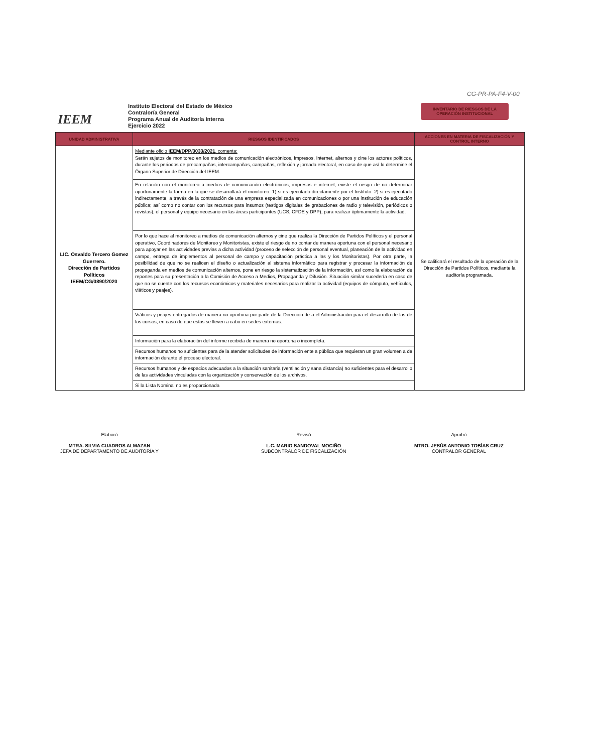CG-PR-PA-F4-V-00
IEEM
Instituto Electoral del Estado de México
Contraloría General
Programa Anual de Auditoría Interna
Ejercicio 2022
INVENTARIO DE RIESGOS DE LA
OPERACIÓN INSTITUCIONAL
| UNIDAD ADMINISTRATIVA | RIESGOS IDENTIFICADOS | ACCIONES EN MATERIA DE FISCALIZACIÓN Y CONTROL INTERNO |
| --- | --- | --- |
| LIC. Osvaldo Tercero Gomez Guerrero. Dirección de Partidos Políticos IEEM/CG/0890/2020 | Mediante oficio IEEM/DPP/3033/2021 , comenta: Serán sujetos de monitoreo en los medios de comunicación electrónicos, impresos, internet, alternos y cine los actores políticos, durante los periodos de precampañas, intercampañas, campañas, reflexión y jornada electoral, en caso de que así lo determine el Órgano Superior de Dirección del IEEM. | Se calificará el resultado de la operación de la Dirección de Partidos Políticos, mediante la auditoría programada. |
| | En relación con el monitoreo a medios de comunicación electrónicos, impresos e internet, existe el riesgo de no determinar oportunamente la forma en la que se desarrollará el monitoreo: 1) si es ejecutado directamente por el Instituto. 2) si es ejecutado indirectamente, a través de la contratación de una empresa especializada en comunicaciones o por una institución de educación pública; así como no contar con los recursos para insumos (testigos digitales de grabaciones de radio y televisión, periódicos o revistas), el personal y equipo necesario en las áreas participantes (UCS, CFDE y DPP), para realizar óptimamente la actividad. | |
| | Por lo que hace al monitoreo a medios de comunicación alternos y cine que realiza la Dirección de Partidos Políticos y el personal operativo, Coordinadores de Monitoreo y Monitoristas, existe el riesgo de no contar de manera oportuna con el personal necesario para apoyar en las actividades previas a dicha actividad (proceso de selección de personal eventual, planeación de la actividad en campo, entrega de implementos al personal de campo y capacitación práctica a las y los Monitoristas). Por otra parte, la posibilidad de que no se realicen el diseño o actualización al sistema informático para registrar y procesar la información de propaganda en medios de comunicación alternos, pone en riesgo la sistematización de la información, así como la elaboración de reportes para su presentación a la Comisión de Acceso a Medios, Propaganda y Difusión. Situación similar sucedería en caso de que no se cuente con los recursos económicos y materiales necesarios para realizar la actividad (equipos de cómputo, vehículos, viáticos y peajes). | |
| | Viáticos y peajes entregados de manera no oportuna por parte de la Dirección de a el Administración para el desarrollo de los de los cursos, en caso de que estos se lleven a cabo en sedes externas. | |
| | Información para la elaboración del informe recibida de manera no oportuna o incompleta. | |
| | Recursos humanos no suficientes para de la atender solicitudes de información ente a pública que requieran un gran volumen a de información durante el proceso electoral. | |
| | Recursos humanos y de espacios adecuados a la situación sanitaria (ventilación y sana distancia) no suficientes para el desarrollo de las actividades vinculadas con la organización y conservación de los archivos. | |
| | Si la Lista Nominal no es proporcionada | |
Elaboró
MTRA. SILVIA CUADROS ALMAZAN
JEFA DE DEPARTAMENTO DE AUDITORÍA Y
Revisó
L.C. MARIO SANDOVAL MOCIÑO
SUBCONTRALOR DE FISCALIZACIÓN
Aprobó
MTRO. JESÚS ANTONIO TOBÍAS CRUZ
CONTRALOR GENERAL